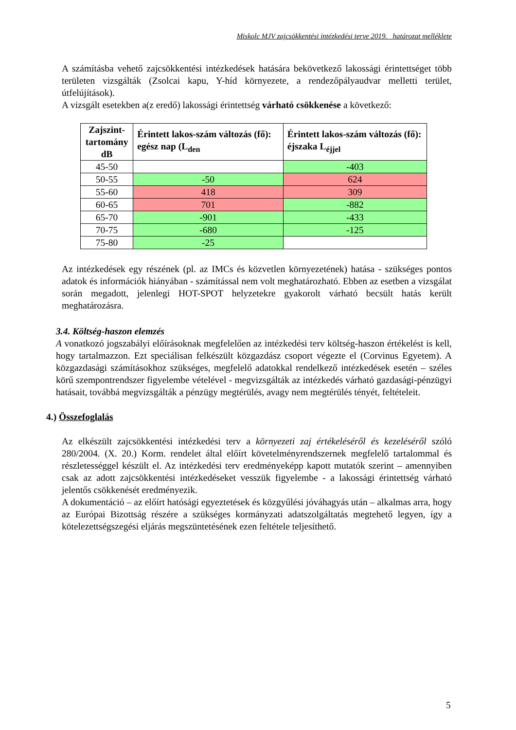Miskolc MJV zajcsökkentési intézkedési terve 2019. határozat melléklete
A számításba vehető zajcsökkentési intézkedések hatására bekövetkező lakossági érintettséget több területen vizsgálták (Zsolcai kapu, Y-híd környezete, a rendezőpályaudvar melletti terület, útfelújítások).
A vizsgált esetekben a(z eredő) lakossági érintettség várható csökkenése a következő:
| Zajszint- tartomány dB | Érintett lakos-szám változás (fő): egész nap (L<sub>den</sub> | Érintett lakos-szám változás (fő): éjszaka L<sub>éjjel</sub> |
| --- | --- | --- |
| 45-50 | | -403 |
| 50-55 | -50 | 624 |
| 55-60 | 418 | 309 |
| 60-65 | 701 | -882 |
| 65-70 | -901 | -433 |
| 70-75 | -680 | -125 |
| 75-80 | -25 | |
Az intézkedések egy részének (pl. az IMCs és közvetlen környezetének) hatása - szükséges pontos adatok és információk hiányában - számítással nem volt meghatározható. Ebben az esetben a vizsgálat során megadott, jelenlegi HOT-SPOT helyzetekre gyakorolt várható becsült hatás került meghatározásra.
3.4. Költség-haszon elemzés
A vonatkozó jogszabályi előírásoknak megfelelően az intézkedési terv költség-haszon értékelést is kell, hogy tartalmazzon. Ezt speciálisan felkészült közgazdász csoport végezte el (Corvinus Egyetem). A közgazdasági számításokhoz szükséges, megfelelő adatokkal rendelkező intézkedések esetén – széles körű szempontrendszer figyelembe vételével - megvizsgálták az intézkedés várható gazdasági-pénzügyi hatásait, továbbá megvizsgálták a pénzügy megtérülés, avagy nem megtérülés tényét, feltételeit.
4.) Összefoglalás
Az elkészült zajcsökkentési intézkedési terv a környezeti zaj értékeléséről és kezeléséről szóló 280/2004. (X. 20.) Korm. rendelet által előírt követelményrendszernek megfelelő tartalommal és részletességgel készült el. Az intézkedési terv eredményeképp kapott mutatók szerint – amennyiben csak az adott zajcsökkentési intézkedéseket vesszük figyelembe - a lakossági érintettség várható jelentős csökkenését eredményezik.
A dokumentáció – az előírt hatósági egyeztetések és közgyűlési jóváhagyás után – alkalmas arra, hogy az Európai Bizottság részére a szükséges kormányzati adatszolgáltatás megtehető legyen, így a kötelezettségszegési eljárás megszüntetésének ezen feltétele teljesíthető.
5